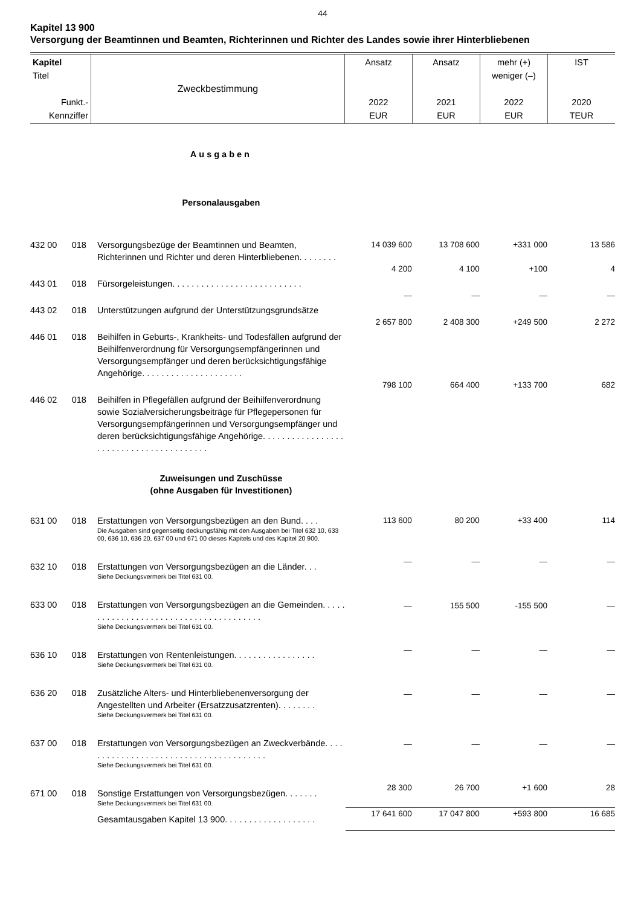44
Kapitel 13 900
Versorgung der Beamtinnen und Beamten, Richterinnen und Richter des Landes sowie ihrer Hinterbliebenen
| Kapitel Titel Funkt.- Kennziffer | Zweckbestimmung | Ansatz 2022 EUR | Ansatz 2021 EUR | mehr (+) weniger (–) 2022 EUR | IST 2020 TEUR |
| Ausgaben | | | | | | |
| Personalausgaben | | | | | | |
| 432 00 | 018 | Versorgungsbezüge der Beamtinnen und Beamten, Richterinnen und Richter und deren Hinterbliebenen. . . . . . . . | 14 039 600 | 13 708 600 | +331 000 | 13 586 |
| 443 01 | 018 | Fürsorgeleistungen. . . . . . . . . . . . . . . . . . . . . . . . . . . | 4 200 | 4 100 | +100 | 4 |
| 443 02 | 018 | Unterstützungen aufgrund der Unterstützungsgrundsätze | — | — | — | — |
| 446 01 | 018 | Beihilfen in Geburts-, Krankheits- und Todesfällen aufgrund der Beihilfenverordnung für Versorgungsempfängerinnen und Versorgungsempfänger und deren berücksichtigungsfähige Angehörige. . . . . . . . . . . . . . . . . . . . . | 2 657 800 | 2 408 300 | +249 500 | 2 272 |
| 446 02 | 018 | Beihilfen in Pflegefällen aufgrund der Beihilfenverordnung sowie Sozialversicherungsbeiträge für Pflegepersonen für Versorgungsempfängerinnen und Versorgungsempfänger und deren berücksichtigungsfähige Angehörige. . . . . . . . . . . . . . . . . . . . . . . . . . . . . . . . . . . . . . . . | 798 100 | 664 400 | +133 700 | 682 |
| Zuweisungen und Zuschüsse (ohne Ausgaben für Investitionen) | | | | | | |
| 631 00 | 018 | Erstattungen von Versorgungsbezügen an den Bund. . . . Die Ausgaben sind gegenseitig deckungsfähig mit den Ausgaben bei Titel 632 10, 633 00, 636 10, 636 20, 637 00 und 671 00 dieses Kapitels und des Kapitel 20 900. | 113 600 | 80 200 | +33 400 | 114 |
| 632 10 | 018 | Erstattungen von Versorgungsbezügen an die Länder. . . Siehe Deckungsvermerk bei Titel 631 00. | — | — | — | — |
| 633 00 | 018 | Erstattungen von Versorgungsbezügen an die Gemeinden. . . . . . . . . . . . . . . . . . . . . . . . . . . . . . . . . . . . . . . Siehe Deckungsvermerk bei Titel 631 00. | — | 155 500 | -155 500 | — |
| 636 10 | 018 | Erstattungen von Rentenleistungen. . . . . . . . . . . . . . . . . Siehe Deckungsvermerk bei Titel 631 00. | — | — | — | — |
| 636 20 | 018 | Zusätzliche Alters- und Hinterbliebenenversorgung der Angestellten und Arbeiter (Ersatzzusatzrenten). . . . . . . . Siehe Deckungsvermerk bei Titel 631 00. | — | — | — | — |
| 637 00 | 018 | Erstattungen von Versorgungsbezügen an Zweckverbände. . . . . . . . . . . . . . . . . . . . . . . . . . . . . . . . . . . . . . . Siehe Deckungsvermerk bei Titel 631 00. | — | — | — | — |
| 671 00 | 018 | Sonstige Erstattungen von Versorgungsbezügen. . . . . . . Siehe Deckungsvermerk bei Titel 631 00. | 28 300 | 26 700 | +1 600 | 28 |
| | | Gesamtausgaben Kapitel 13 900. . . . . . . . . . . . . . . . . . . | 17 641 600 | 17 047 800 | +593 800 | 16 685 |